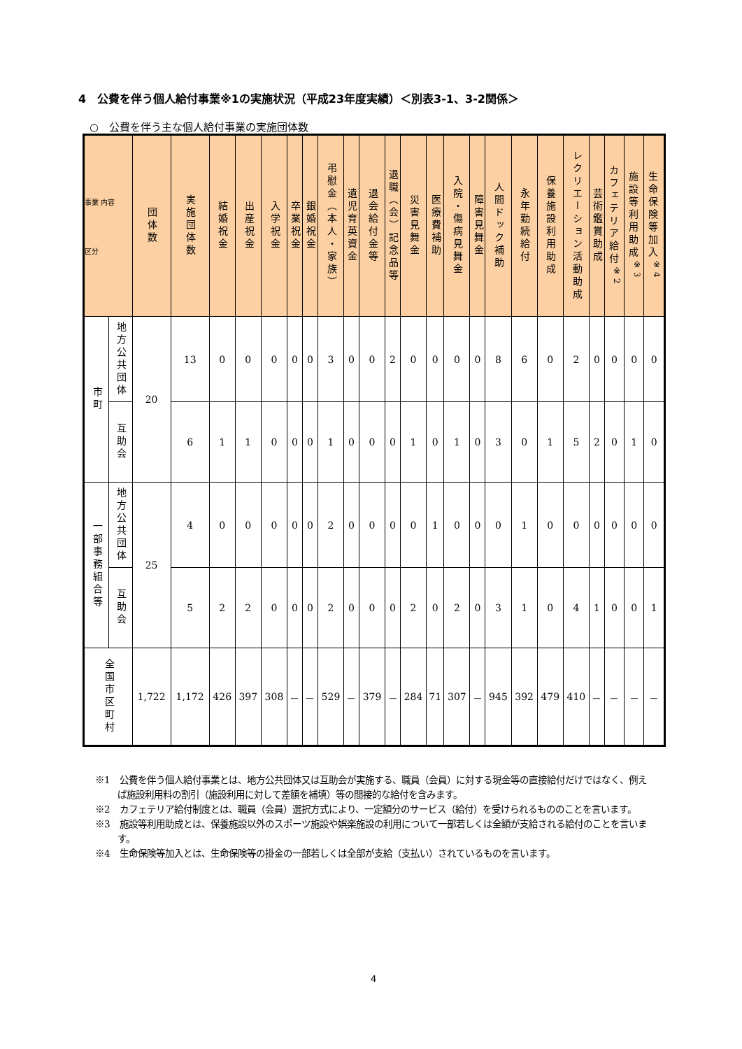4　公費を伴う個人給付事業※1の実施状況（平成23年度実績）＜別表3-1、3-2関係＞
○　公費を伴う主な個人給付事業の実施団体数
| 事業 内容 区分 | | 団体数 | 実施団体数 | 結婚祝金 | 出産祝金 | 入学祝金 | 卒業祝金 | 銀婚祝金 | 弔慰金（本人・家族） | 遺児育英資金 | 退会給付金等 | 退職（会）記念品等 | 災害見舞金 | 医療費補助 | 入院・傷病見舞金 | 障害見舞金 | 人間ドック補助 | 永年勤続給付 | 保養施設利用助成 | レクリエーション活動助成 | 芸術鑑賞助成 | カフェテリア給付<sup>※2</sup> | 施設等利用助成<sup>※3</sup> | 生命保険等加入<sup>※4</sup> |
| --- | --- | --- | --- | --- | --- | --- | --- | --- | --- | --- | --- | --- | --- | --- | --- | --- | --- | --- | --- | --- | --- | --- | --- | --- |
| 市町 | 地方公共団体 | 20 | 13 | 0 | 0 | 0 | 0 | 0 | 3 | 0 | 0 | 2 | 0 | 0 | 0 | 0 | 8 | 6 | 0 | 2 | 0 | 0 | 0 | 0 |
| | 互助会 | | 6 | 1 | 1 | 0 | 0 | 0 | 1 | 0 | 0 | 0 | 1 | 0 | 1 | 0 | 3 | 0 | 1 | 5 | 2 | 0 | 1 | 0 |
| 一部事務組合等 | 地方公共団体 | 25 | 4 | 0 | 0 | 0 | 0 | 0 | 2 | 0 | 0 | 0 | 0 | 1 | 0 | 0 | 0 | 1 | 0 | 0 | 0 | 0 | 0 | 0 |
| | 互助会 | | 5 | 2 | 2 | 0 | 0 | 0 | 2 | 0 | 0 | 0 | 2 | 0 | 2 | 0 | 3 | 1 | 0 | 4 | 1 | 0 | 0 | 1 |
| 全国市区町村 | | 1,722 | 1,172 | 426 | 397 | 308 | － | － | 529 | － | 379 | － | 284 | 71 | 307 | － | 945 | 392 | 479 | 410 | － | － | － | － |
※1　公費を伴う個人給付事業とは、地方公共団体又は互助会が実施する、職員（会員）に対する現金等の直接給付だけではなく、例えば施設利用料の割引（施設利用に対して差額を補填）等の間接的な給付を含みます。
※2　カフェテリア給付制度とは、職員（会員）選択方式により、一定額分のサービス（給付）を受けられるもののことを言います。
※3　施設等利用助成とは、保養施設以外のスポーツ施設や娯楽施設の利用について一部若しくは全額が支給される給付のことを言います。
※4　生命保険等加入とは、生命保険等の掛金の一部若しくは全部が支給（支払い）されているものを言います。
4